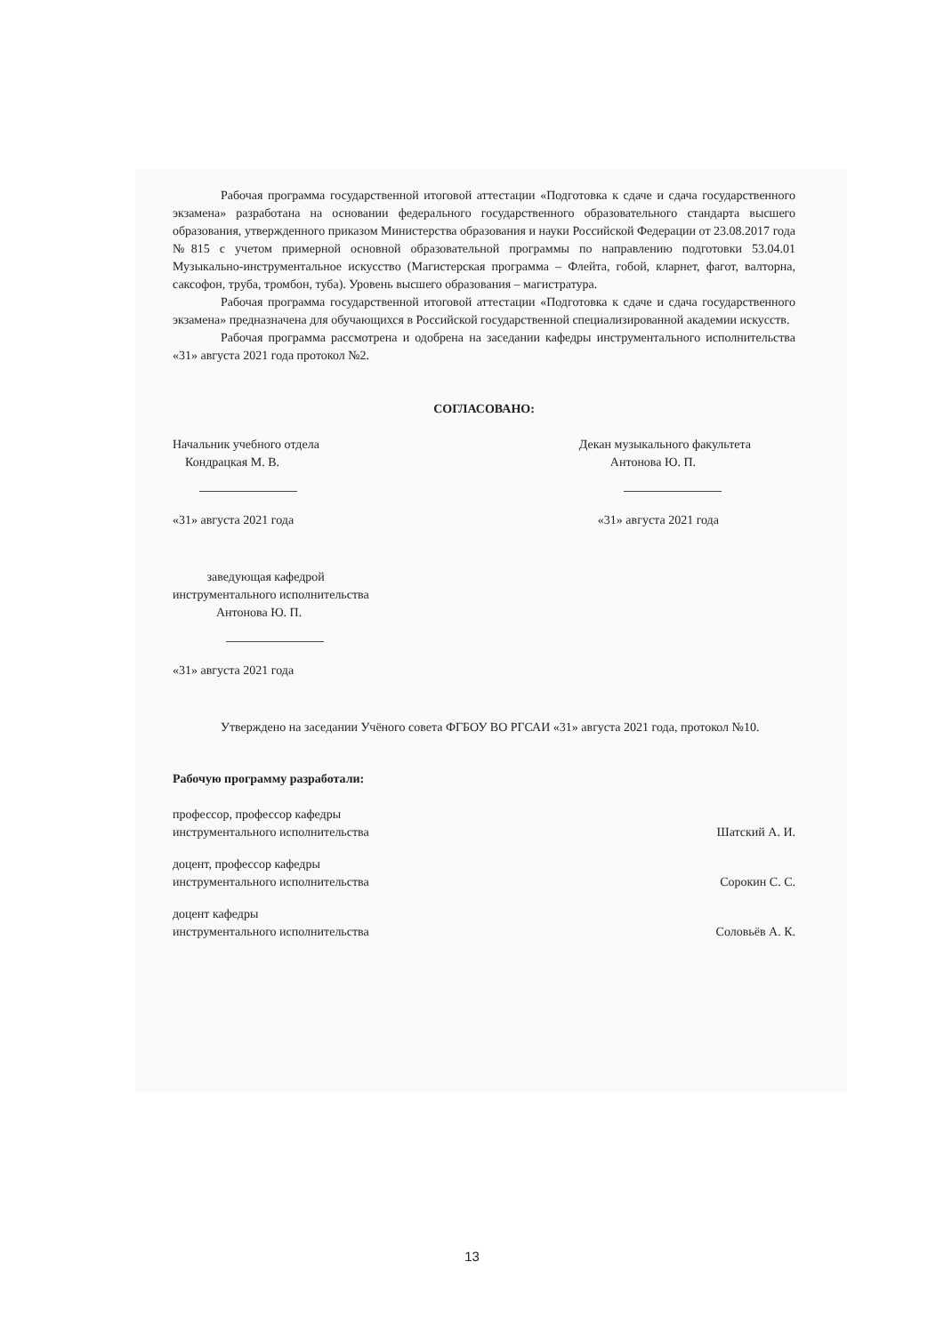Рабочая программа государственной итоговой аттестации «Подготовка к сдаче и сдача государственного экзамена» разработана на основании федерального государственного образовательного стандарта высшего образования, утвержденного приказом Министерства образования и науки Российской Федерации от 23.08.2017 года №815 с учетом примерной основной образовательной программы по направлению подготовки 53.04.01 Музыкально-инструментальное искусство (Магистерская программа – Флейта, гобой, кларнет, фагот, валторна, саксофон, труба, тромбон, туба). Уровень высшего образования – магистратура.
Рабочая программа государственной итоговой аттестации «Подготовка к сдаче и сдача государственного экзамена» предназначена для обучающихся в Российской государственной специализированной академии искусств.
Рабочая программа рассмотрена и одобрена на заседании кафедры инструментального исполнительства «31» августа 2021 года протокол №2.
СОГЛАСОВАНО:
Начальник учебного отдела
Кондрацкая М. В.
«31» августа 2021 года
Декан музыкального факультета
Антонова Ю. П.
«31» августа 2021 года
заведующая кафедрой
инструментального исполнительства
Антонова Ю. П.
«31» августа 2021 года
Утверждено на заседании Учёного совета ФГБОУ ВО РГСАИ «31» августа 2021 года, протокол №10.
Рабочую программу разработали:
профессор, профессор кафедры
инструментального исполнительства
Шатский А. И.
доцент, профессор кафедры
инструментального исполнительства
Сорокин С. С.
доцент кафедры
инструментального исполнительства
Соловьёв А. К.
13